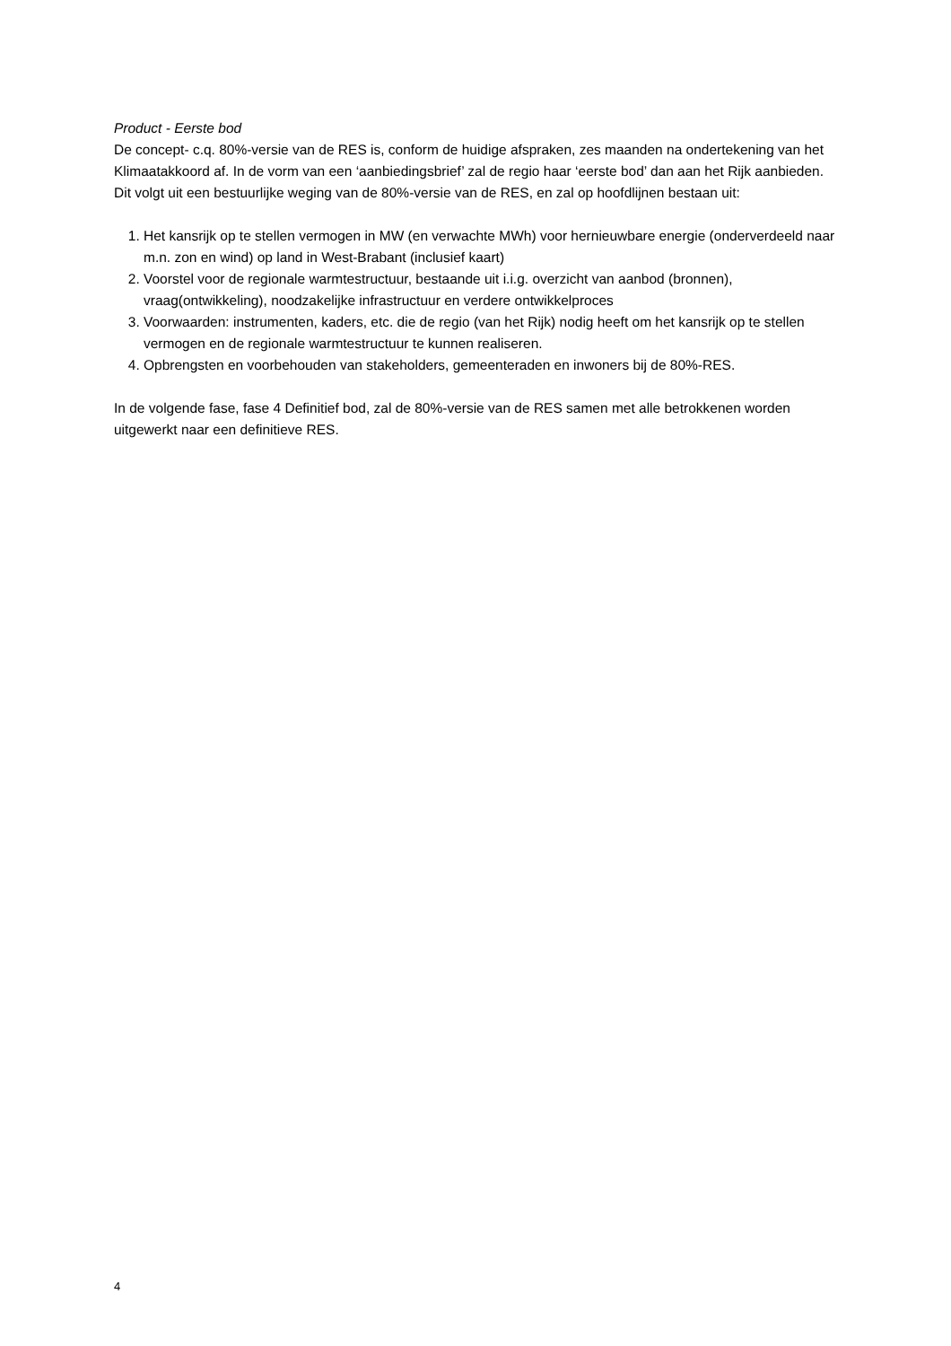Product - Eerste bod
De concept- c.q. 80%-versie van de RES is, conform de huidige afspraken, zes maanden na ondertekening van het Klimaatakkoord af. In de vorm van een ‘aanbiedingsbrief’ zal de regio haar ‘eerste bod’ dan aan het Rijk aanbieden. Dit volgt uit een bestuurlijke weging van de 80%-versie van de RES, en zal op hoofdlijnen bestaan uit:
1. Het kansrijk op te stellen vermogen in MW (en verwachte MWh) voor hernieuwbare energie (onderverdeeld naar m.n. zon en wind) op land in West-Brabant (inclusief kaart)
2. Voorstel voor de regionale warmtestructuur, bestaande uit i.i.g. overzicht van aanbod (bronnen), vraag(ontwikkeling), noodzakelijke infrastructuur en verdere ontwikkelproces
3. Voorwaarden: instrumenten, kaders, etc. die de regio (van het Rijk) nodig heeft om het kansrijk op te stellen vermogen en de regionale warmtestructuur te kunnen realiseren.
4. Opbrengsten en voorbehouden van stakeholders, gemeenteraden en inwoners bij de 80%-RES.
In de volgende fase, fase 4 Definitief bod, zal de 80%-versie van de RES samen met alle betrokkenen worden uitgewerkt naar een definitieve RES.
4